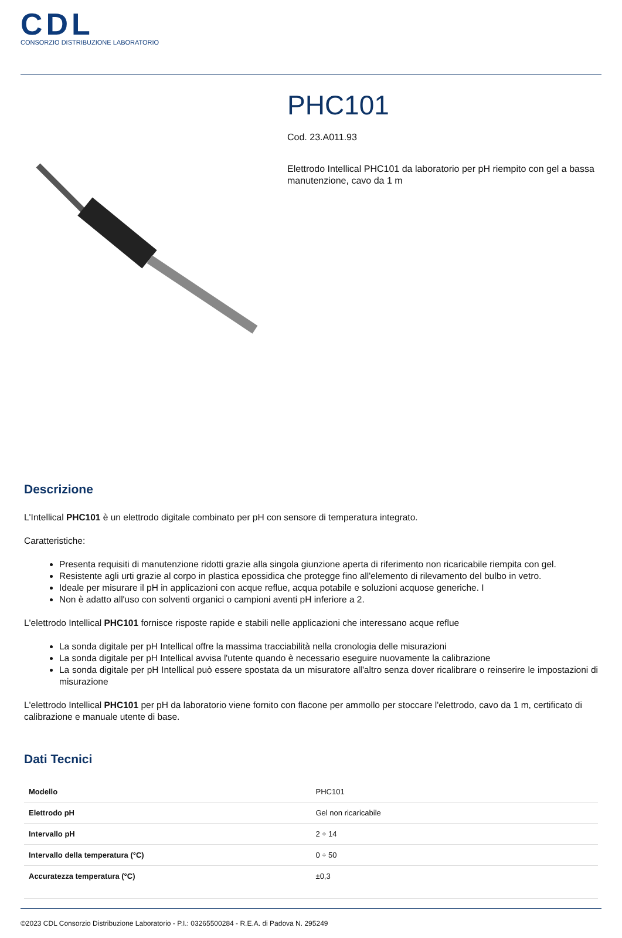CDL
CONSORZIO DISTRIBUZIONE LABORATORIO
PHC101
Cod. 23.A011.93
Elettrodo Intellical PHC101 da laboratorio per pH riempito con gel a bassa manutenzione, cavo da 1 m
Descrizione
L'Intellical PHC101 è un elettrodo digitale combinato per pH con sensore di temperatura integrato.
Caratteristiche:
Presenta requisiti di manutenzione ridotti grazie alla singola giunzione aperta di riferimento non ricaricabile riempita con gel.
Resistente agli urti grazie al corpo in plastica epossidica che protegge fino all'elemento di rilevamento del bulbo in vetro.
Ideale per misurare il pH in applicazioni con acque reflue, acqua potabile e soluzioni acquose generiche. I
Non è adatto all'uso con solventi organici o campioni aventi pH inferiore a 2.
L'elettrodo Intellical PHC101 fornisce risposte rapide e stabili nelle applicazioni che interessano acque reflue
La sonda digitale per pH Intellical offre la massima tracciabilità nella cronologia delle misurazioni
La sonda digitale per pH Intellical avvisa l'utente quando è necessario eseguire nuovamente la calibrazione
La sonda digitale per pH Intellical può essere spostata da un misuratore all'altro senza dover ricalibrare o reinserire le impostazioni di misurazione
L'elettrodo Intellical PHC101 per pH da laboratorio viene fornito con flacone per ammollo per stoccare l'elettrodo, cavo da 1 m, certificato di calibrazione e manuale utente di base.
Dati Tecnici
| Modello | PHC101 |
| Elettrodo pH | Gel non ricaricabile |
| Intervallo pH | 2 ÷ 14 |
| Intervallo della temperatura (°C) | 0 ÷ 50 |
| Accuratezza temperatura (°C) | ±0,3 |
©2023 CDL Consorzio Distribuzione Laboratorio - P.I.: 03265500284 - R.E.A. di Padova N. 295249